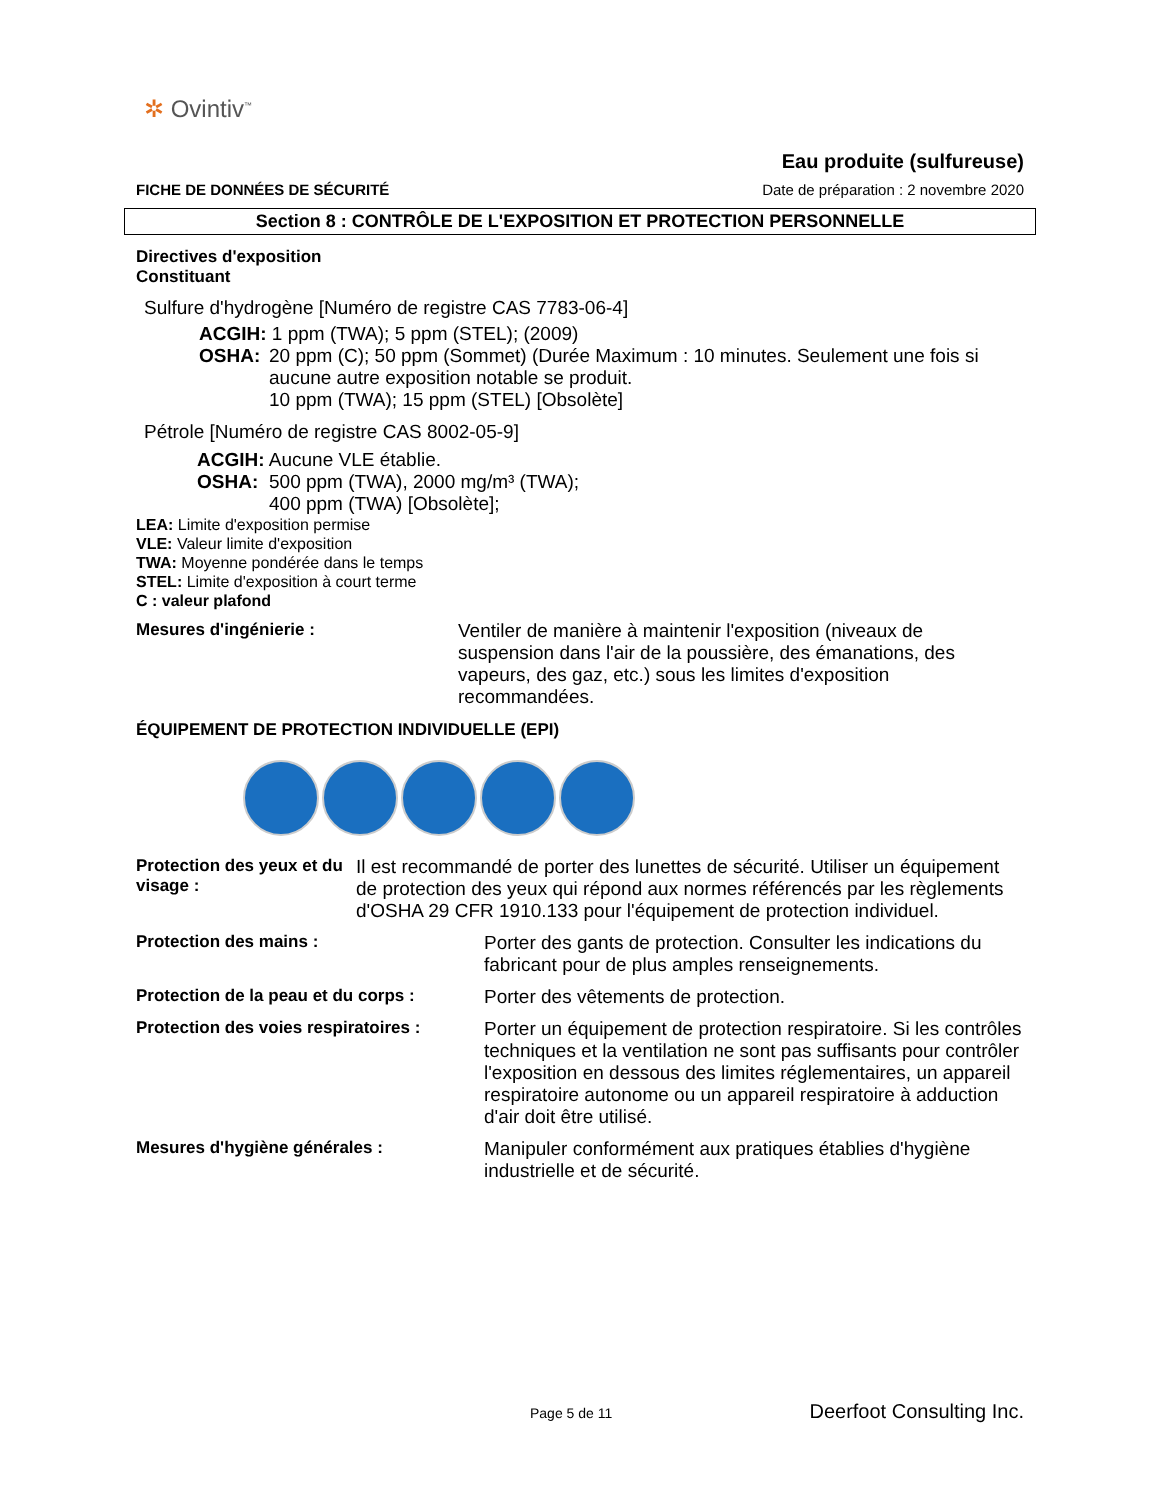✲ Ovintiv<sup>™</sup>
Eau produite (sulfureuse)
FICHE DE DONNÉES DE SÉCURITÉ Date de préparation : 2 novembre 2020
Section 8 : CONTRÔLE DE L'EXPOSITION ET PROTECTION PERSONNELLE
Directives d'exposition
Constituant
Sulfure d'hydrogène [Numéro de registre CAS 7783-06-4]
ACGIH: 1 ppm (TWA); 5 ppm (STEL); (2009)
OSHA: 20 ppm (C); 50 ppm (Sommet) (Durée Maximum : 10 minutes. Seulement une fois si aucune autre exposition notable se produit.
10 ppm (TWA); 15 ppm (STEL) [Obsolète]
Pétrole [Numéro de registre CAS 8002-05-9]
ACGIH: Aucune VLE établie.
OSHA: 500 ppm (TWA), 2000 mg/m³ (TWA);
400 ppm (TWA) [Obsolète];
LEA: Limite d'exposition permise
VLE: Valeur limite d'exposition
TWA: Moyenne pondérée dans le temps
STEL: Limite d'exposition à court terme
C : valeur plafond
Mesures d'ingénierie : Ventiler de manière à maintenir l'exposition (niveaux de suspension dans l'air de la poussière, des émanations, des vapeurs, des gaz, etc.) sous les limites d'exposition recommandées.
ÉQUIPEMENT DE PROTECTION INDIVIDUELLE (EPI)
Protection des yeux et du visage : Il est recommandé de porter des lunettes de sécurité. Utiliser un équipement de protection des yeux qui répond aux normes référencés par les règlements d'OSHA 29 CFR 1910.133 pour l'équipement de protection individuel.
Protection des mains : Porter des gants de protection. Consulter les indications du fabricant pour de plus amples renseignements.
Protection de la peau et du corps : Porter des vêtements de protection.
Protection des voies respiratoires : Porter un équipement de protection respiratoire. Si les contrôles techniques et la ventilation ne sont pas suffisants pour contrôler l'exposition en dessous des limites réglementaires, un appareil respiratoire autonome ou un appareil respiratoire à adduction d'air doit être utilisé.
Mesures d'hygiène générales : Manipuler conformément aux pratiques établies d'hygiène industrielle et de sécurité.
Page 5 de 11 Deerfoot Consulting Inc.